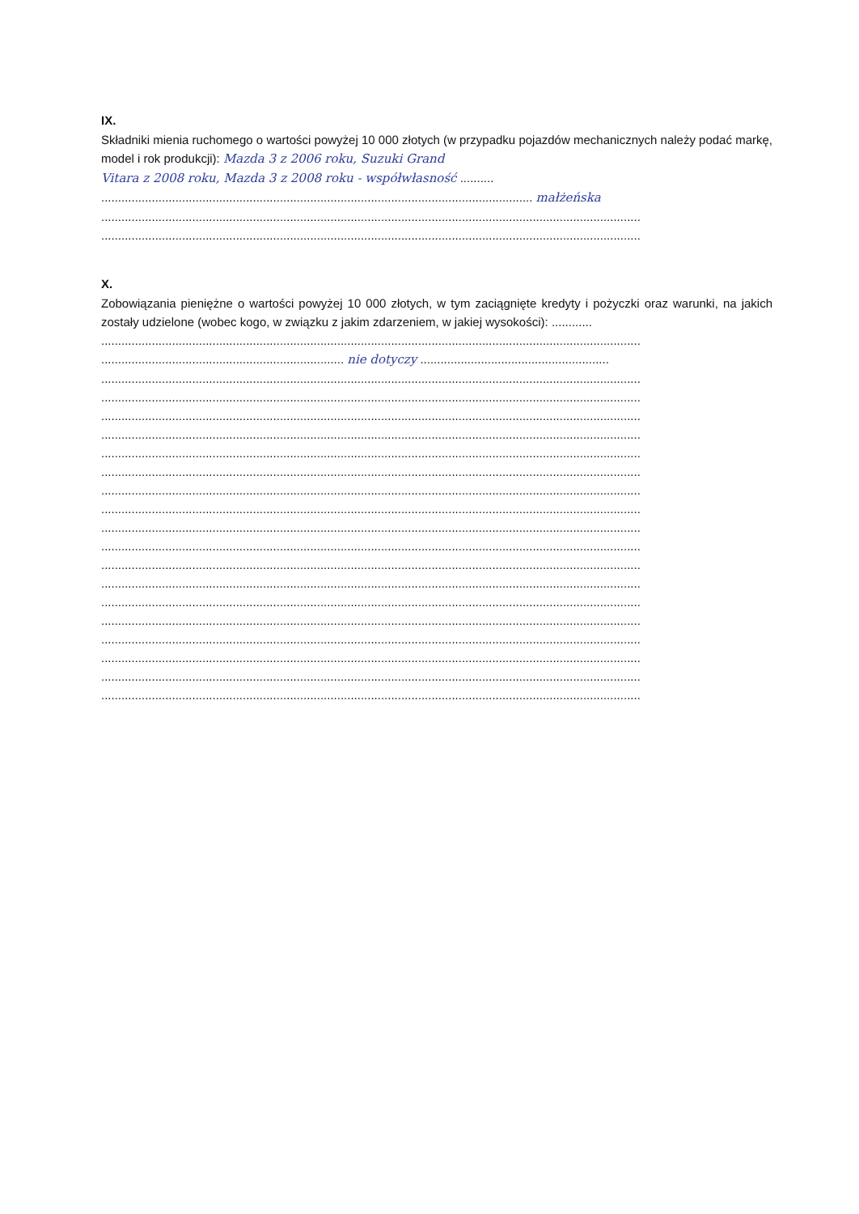IX.
Składniki mienia ruchomego o wartości powyżej 10 000 złotych (w przypadku pojazdów mechanicznych należy podać markę, model i rok produkcji): Mazda 3 z 2006 roku, Suzuki Grand
Vitara z 2008 roku, Mazda 3 z 2008 roku - współwłasność ..........
................................................................................................................................ małżeńska
................................................................................................................................................................
................................................................................................................................................................
X.
Zobowiązania pieniężne o wartości powyżej 10 000 złotych, w tym zaciągnięte kredyty i pożyczki oraz warunki, na jakich zostały udzielone (wobec kogo, w związku z jakim zdarzeniem, w jakiej wysokości): ............
................................................................................................................................................................
........................................................................ nie dotyczy ........................................................
................................................................................................................................................................
................................................................................................................................................................
................................................................................................................................................................
................................................................................................................................................................
................................................................................................................................................................
................................................................................................................................................................
................................................................................................................................................................
................................................................................................................................................................
................................................................................................................................................................
................................................................................................................................................................
................................................................................................................................................................
................................................................................................................................................................
................................................................................................................................................................
................................................................................................................................................................
................................................................................................................................................................
................................................................................................................................................................
................................................................................................................................................................
................................................................................................................................................................